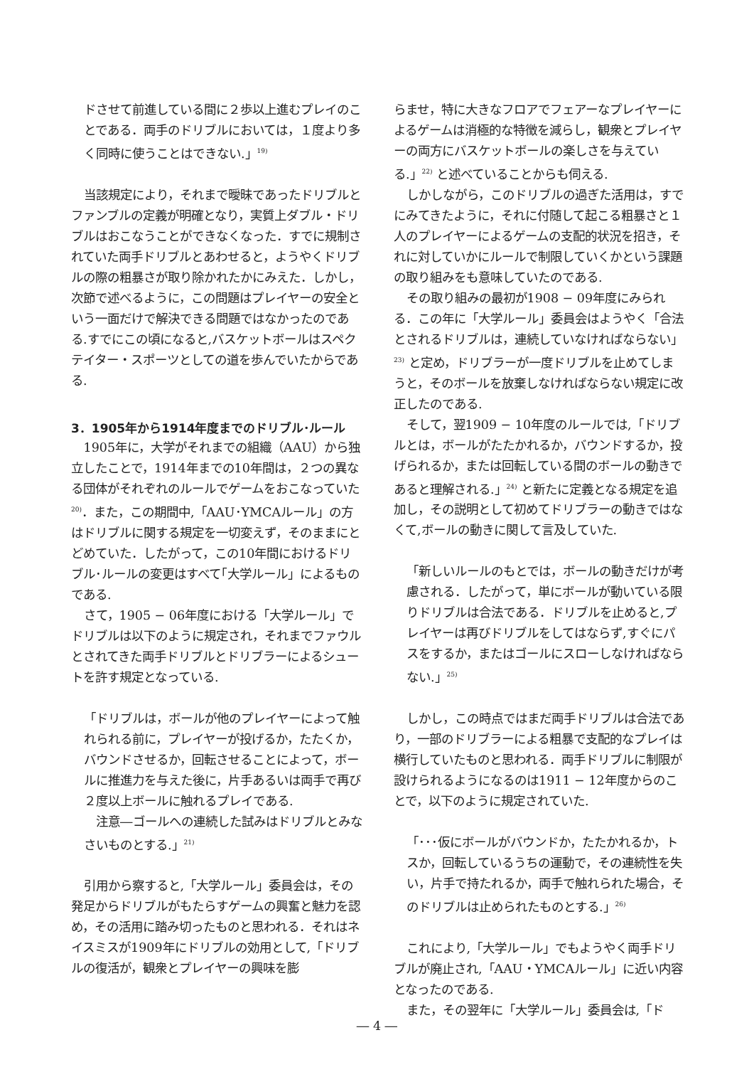ドさせて前進している間に２歩以上進むプレイのことである．両手のドリブルにおいては，１度より多く同時に使うことはできない.」<sup>19)</sup>
当該規定により，それまで曖昧であったドリブルとファンブルの定義が明確となり，実質上ダブル・ドリブルはおこなうことができなくなった．すでに規制されていた両手ドリブルとあわせると，ようやくドリブルの際の粗暴さが取り除かれたかにみえた．しかし，次節で述べるように，この問題はプレイヤーの安全という一面だけで解決できる問題ではなかったのである.すでにこの頃になると,バスケットボールはスペクテイター・スポーツとしての道を歩んでいたからである.
3．1905年から1914年度までのドリブル･ルール
1905年に，大学がそれまでの組織（AAU）から独立したことで，1914年までの10年間は，２つの異なる団体がそれぞれのルールでゲームをおこなっていた<sup>20)</sup>．また，この期間中,「AAU･YMCAルール」の方はドリブルに関する規定を一切変えず，そのままにとどめていた．したがって，この10年間におけるドリブル･ルールの変更はすべて｢大学ルール」によるものである.
さて，1905 − 06年度における「大学ルール」でドリブルは以下のように規定され，それまでファウルとされてきた両手ドリブルとドリブラーによるシュートを許す規定となっている.
「ドリブルは，ボールが他のプレイヤーによって触れられる前に，プレイヤーが投げるか，たたくか，バウンドさせるか，回転させることによって，ボールに推進力を与えた後に，片手あるいは両手で再び２度以上ボールに触れるプレイである.
　注意―ゴールへの連続した試みはドリブルとみなさいものとする.」<sup>21)</sup>
引用から察すると,「大学ルール」委員会は，その発足からドリブルがもたらすゲームの興奮と魅力を認め，その活用に踏み切ったものと思われる．それはネイスミスが1909年にドリブルの効用として,「ドリブルの復活が，観衆とプレイヤーの興味を膨
らませ，特に大きなフロアでフェアーなプレイヤーによるゲームは消極的な特徴を減らし，観衆とプレイヤーの両方にバスケットボールの楽しさを与えている.」<sup>22)</sup> と述べていることからも伺える.
しかしながら，このドリブルの過ぎた活用は，すでにみてきたように，それに付随して起こる粗暴さと１人のプレイヤーによるゲームの支配的状況を招き，それに対していかにルールで制限していくかという課題の取り組みをも意味していたのである.
その取り組みの最初が1908 − 09年度にみられる．この年に「大学ルール」委員会はようやく「合法とされるドリブルは，連続していなければならない」<sup>23)</sup> と定め，ドリブラーが一度ドリブルを止めてしまうと，そのボールを放棄しなければならない規定に改正したのである.
そして，翌1909 − 10年度のルールでは,「ドリブルとは，ボールがたたかれるか，バウンドするか，投げられるか，または回転している間のボールの動きであると理解される.」<sup>24)</sup> と新たに定義となる規定を追加し，その説明として初めてドリブラーの動きではなくて,ボールの動きに関して言及していた.
「新しいルールのもとでは，ボールの動きだけが考慮される．したがって，単にボールが動いている限りドリブルは合法である．ドリブルを止めると,プレイヤーは再びドリブルをしてはならず,すぐにパスをするか，またはゴールにスローしなければならない.」<sup>25)</sup>
しかし，この時点ではまだ両手ドリブルは合法であり，一部のドリブラーによる粗暴で支配的なプレイは横行していたものと思われる．両手ドリブルに制限が設けられるようになるのは1911 − 12年度からのことで，以下のように規定されていた.
「･･･仮にボールがバウンドか，たたかれるか，トスか，回転しているうちの運動で，その連続性を失い，片手で持たれるか，両手で触れられた場合，そのドリブルは止められたものとする.」<sup>26)</sup>
これにより,「大学ルール」でもようやく両手ドリブルが廃止され,「AAU・YMCAルール」に近い内容となったのである.
また，その翌年に「大学ルール」委員会は,「ド
― 4 ―